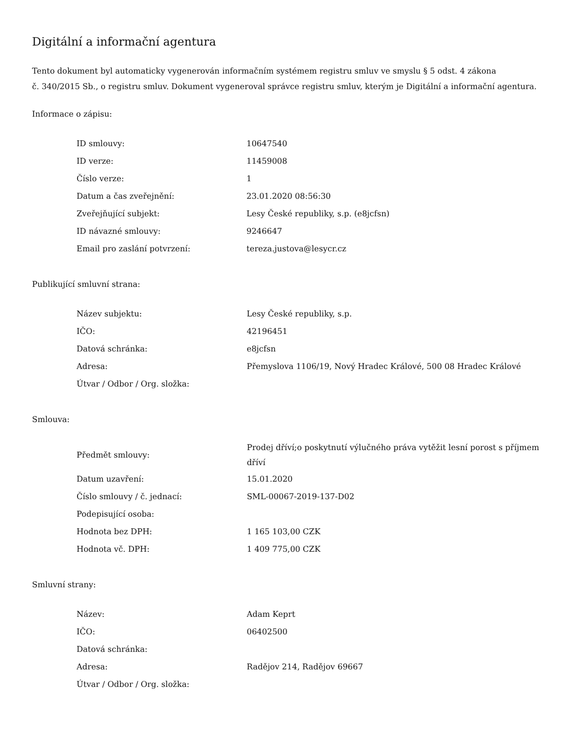Digitální a informační agentura
Tento dokument byl automaticky vygenerován informačním systémem registru smluv ve smyslu § 5 odst. 4 zákona
č. 340/2015 Sb., o registru smluv. Dokument vygeneroval správce registru smluv, kterým je Digitální a informační agentura.
Informace o zápisu:
| ID smlouvy: | 10647540 |
| ID verze: | 11459008 |
| Číslo verze: | 1 |
| Datum a čas zveřejnění: | 23.01.2020 08:56:30 |
| Zveřejňující subjekt: | Lesy České republiky, s.p. (e8jcfsn) |
| ID návazné smlouvy: | 9246647 |
| Email pro zaslání potvrzení: | tereza.justova@lesycr.cz |
Publikující smluvní strana:
| Název subjektu: | Lesy České republiky, s.p. |
| IČO: | 42196451 |
| Datová schránka: | e8jcfsn |
| Adresa: | Přemyslova 1106/19, Nový Hradec Králové, 500 08 Hradec Králové |
| Útvar / Odbor / Org. složka: | |
Smlouva:
| Předmět smlouvy: | Prodej dříví;o poskytnutí výlučného práva vytěžit lesní porost s příjmem dříví |
| Datum uzavření: | 15.01.2020 |
| Číslo smlouvy / č. jednací: | SML-00067-2019-137-D02 |
| Podepisující osoba: | |
| Hodnota bez DPH: | 1 165 103,00 CZK |
| Hodnota vč. DPH: | 1 409 775,00 CZK |
Smluvní strany:
| Název: | Adam Keprt |
| IČO: | 06402500 |
| Datová schránka: | |
| Adresa: | Radějov 214, Radějov 69667 |
| Útvar / Odbor / Org. složka: | |